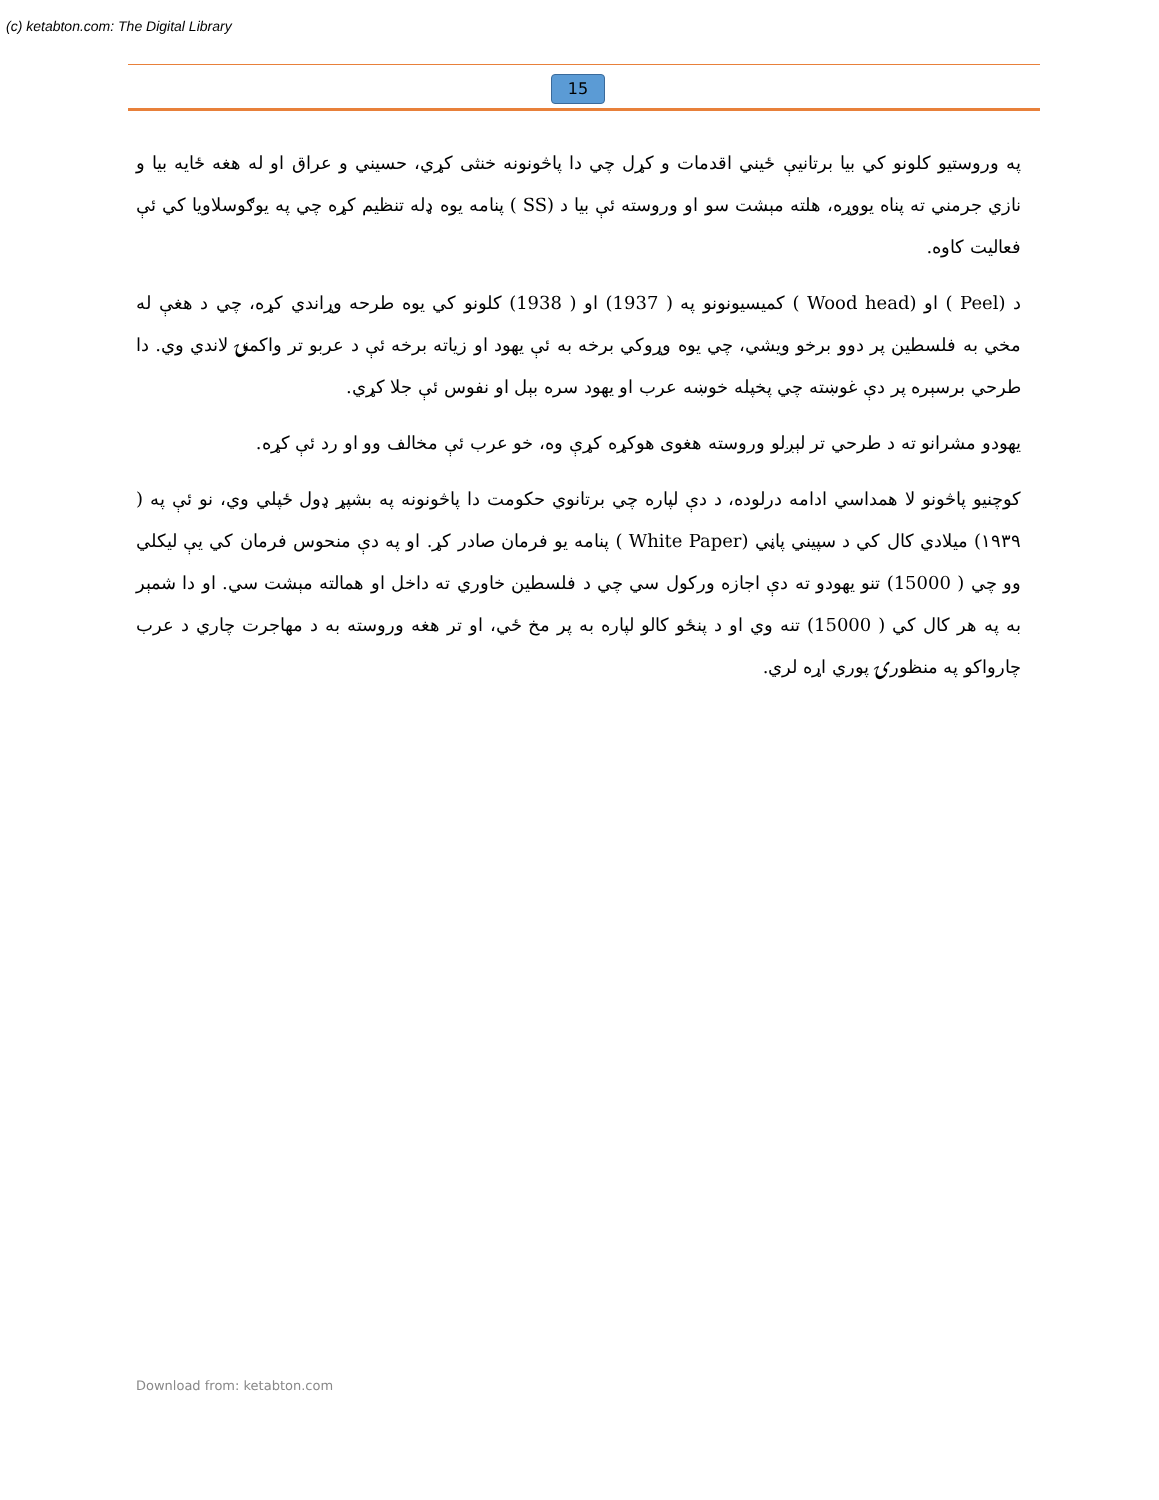(c) ketabton.com: The Digital Library
15
په وروستيو کلونو کي بیا برتانیې ځيني اقدمات و کړل چي دا پاڅونونه خنثی کړي، حسيني و عراق او له هغه ځايه بیا و نازي جرمني ته پناه یووړه، هلته مېشت سو او وروسته ئې بیا د (SS ) پنامه یوه ډله تنظیم کړه چي په یوګوسلاویا کي ئې فعالیت کاوه.
د (Peel ) او (Wood head ) کميسيونونو په ( 1937) او ( 1938) کلونو کي یوه طرحه وړاندي کړه، چي د هغې له مخي به فلسطين پر دوو برخو ویشي، چي یوه وړوکي برخه به ئې یهود او زیاته برخه ئې د عربو تر واکمنۍ لاندي وي. دا طرحي برسېره پر دې غوښته چي پخپله خوښه عرب او یهود سره بېل او نفوس ئې جلا کړي.
یهودو مشرانو ته د طرحي تر لېږلو وروسته هغوی هوکړه کړې وه، خو عرب ئې مخالف وو او رد ئې کړه.
کوچنیو پاڅونو لا همداسي ادامه درلوده، د دې لپاره چي برتانوي حکومت دا پاڅونونه په بشپړ ډول ځپلي وي، نو ئې په ( ۱۹۳۹) ميلادي کال کي د سپيني پاڼي (White Paper ) پنامه یو فرمان صادر کړ. او په دې منحوس فرمان کي يې ليکلي وو چي ( 15000) تنو یهودو ته دې اجازه ورکول سي چي د فلسطين خاوري ته داخل او همالته مېشت سي. او دا شمېر به په هر کال کي ( 15000) تنه وي او د پنځو کالو لپاره به پر مخ ځي، او تر هغه وروسته به د مهاجرت چاري د عرب چارواکو په منظورۍ پوري اړه لري.
Download from: ketabton.com